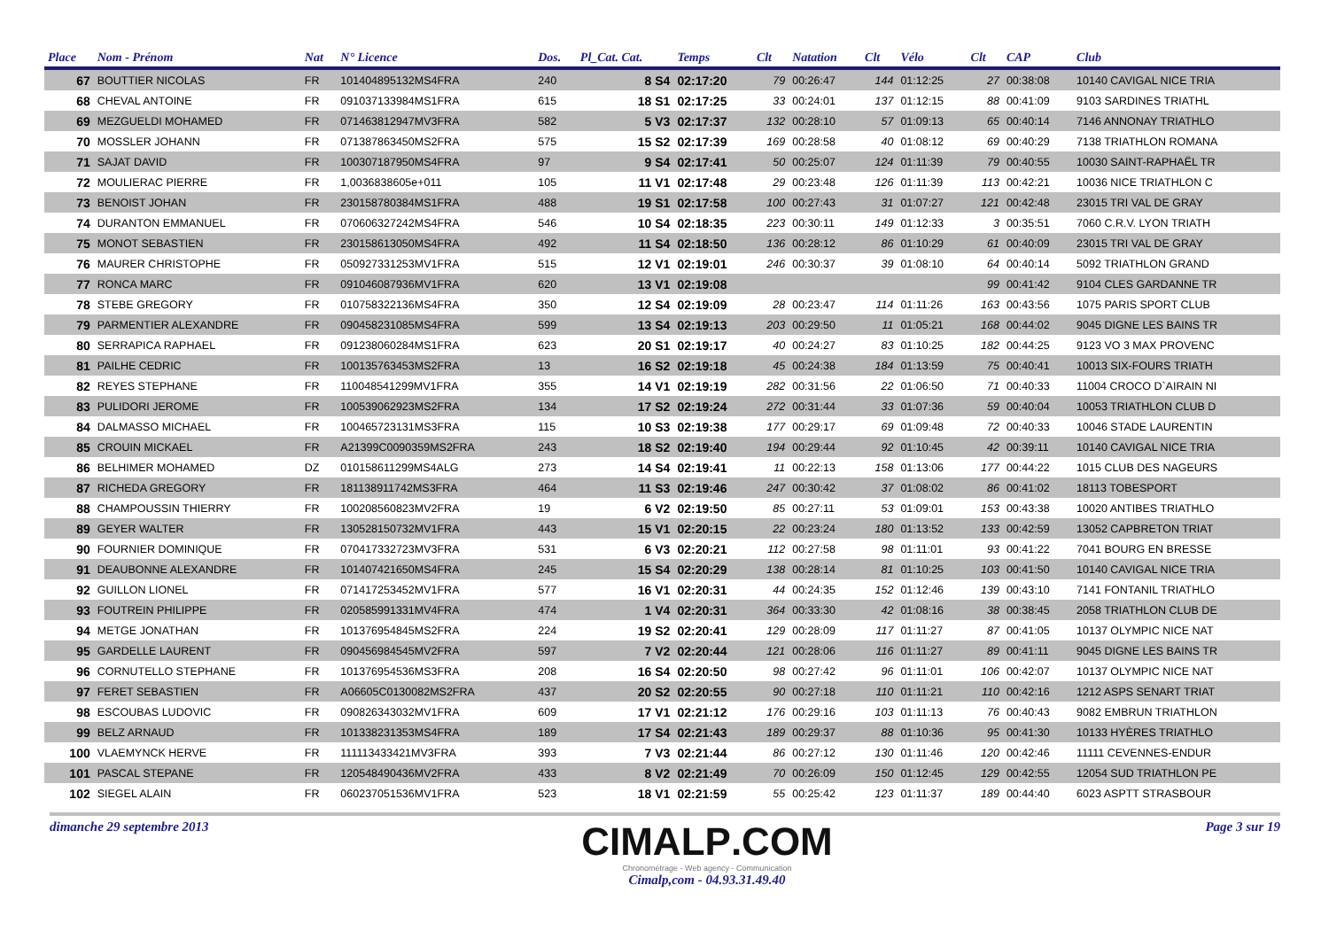| Place | Nom - Prénom | Nat | N° Licence | Dos. | Pl_Cat. Cat. | Temps | Clt | Natation | Clt | Vélo | Clt | CAP | Club |
| --- | --- | --- | --- | --- | --- | --- | --- | --- | --- | --- | --- | --- | --- |
| 67 | BOUTTIER NICOLAS | FR | 101404895132MS4FRA | 240 | 8 S4 | 02:17:20 | 79 | 00:26:47 | 144 | 01:12:25 | 27 | 00:38:08 | 10140 CAVIGAL NICE TRIA |
| 68 | CHEVAL ANTOINE | FR | 091037133984MS1FRA | 615 | 18 S1 | 02:17:25 | 33 | 00:24:01 | 137 | 01:12:15 | 88 | 00:41:09 | 9103 SARDINES TRIATHL |
| 69 | MEZGUELDI MOHAMED | FR | 071463812947MV3FRA | 582 | 5 V3 | 02:17:37 | 132 | 00:28:10 | 57 | 01:09:13 | 65 | 00:40:14 | 7146 ANNONAY TRIATHLO |
| 70 | MOSSLER JOHANN | FR | 071387863450MS2FRA | 575 | 15 S2 | 02:17:39 | 169 | 00:28:58 | 40 | 01:08:12 | 69 | 00:40:29 | 7138 TRIATHLON ROMANA |
| 71 | SAJAT DAVID | FR | 100307187950MS4FRA | 97 | 9 S4 | 02:17:41 | 50 | 00:25:07 | 124 | 01:11:39 | 79 | 00:40:55 | 10030 SAINT-RAPHAËL TR |
| 72 | MOULIERAC PIERRE | FR | 1,0036838605e+011 | 105 | 11 V1 | 02:17:48 | 29 | 00:23:48 | 126 | 01:11:39 | 113 | 00:42:21 | 10036 NICE TRIATHLON C |
| 73 | BENOIST JOHAN | FR | 230158780384MS1FRA | 488 | 19 S1 | 02:17:58 | 100 | 00:27:43 | 31 | 01:07:27 | 121 | 00:42:48 | 23015 TRI VAL DE GRAY |
| 74 | DURANTON EMMANUEL | FR | 070606327242MS4FRA | 546 | 10 S4 | 02:18:35 | 223 | 00:30:11 | 149 | 01:12:33 | 3 | 00:35:51 | 7060 C.R.V. LYON TRIATH |
| 75 | MONOT SEBASTIEN | FR | 230158613050MS4FRA | 492 | 11 S4 | 02:18:50 | 136 | 00:28:12 | 86 | 01:10:29 | 61 | 00:40:09 | 23015 TRI VAL DE GRAY |
| 76 | MAURER CHRISTOPHE | FR | 050927331253MV1FRA | 515 | 12 V1 | 02:19:01 | 246 | 00:30:37 | 39 | 01:08:10 | 64 | 00:40:14 | 5092 TRIATHLON GRAND |
| 77 | RONCA MARC | FR | 091046087936MV1FRA | 620 | 13 V1 | 02:19:08 | | | | | 99 | 00:41:42 | 9104 CLES GARDANNE TR |
| 78 | STEBE GREGORY | FR | 010758322136MS4FRA | 350 | 12 S4 | 02:19:09 | 28 | 00:23:47 | 114 | 01:11:26 | 163 | 00:43:56 | 1075 PARIS SPORT CLUB |
| 79 | PARMENTIER ALEXANDRE | FR | 090458231085MS4FRA | 599 | 13 S4 | 02:19:13 | 203 | 00:29:50 | 11 | 01:05:21 | 168 | 00:44:02 | 9045 DIGNE LES BAINS TR |
| 80 | SERRAPICA RAPHAEL | FR | 091238060284MS1FRA | 623 | 20 S1 | 02:19:17 | 40 | 00:24:27 | 83 | 01:10:25 | 182 | 00:44:25 | 9123 VO 3 MAX PROVENC |
| 81 | PAILHE CEDRIC | FR | 100135763453MS2FRA | 13 | 16 S2 | 02:19:18 | 45 | 00:24:38 | 184 | 01:13:59 | 75 | 00:40:41 | 10013 SIX-FOURS TRIATH |
| 82 | REYES STEPHANE | FR | 110048541299MV1FRA | 355 | 14 V1 | 02:19:19 | 282 | 00:31:56 | 22 | 01:06:50 | 71 | 00:40:33 | 11004 CROCO D`AIRAIN NI |
| 83 | PULIDORI JEROME | FR | 100539062923MS2FRA | 134 | 17 S2 | 02:19:24 | 272 | 00:31:44 | 33 | 01:07:36 | 59 | 00:40:04 | 10053 TRIATHLON CLUB D |
| 84 | DALMASSO MICHAEL | FR | 100465723131MS3FRA | 115 | 10 S3 | 02:19:38 | 177 | 00:29:17 | 69 | 01:09:48 | 72 | 00:40:33 | 10046 STADE LAURENTIN |
| 85 | CROUIN MICKAEL | FR | A21399C0090359MS2FRA | 243 | 18 S2 | 02:19:40 | 194 | 00:29:44 | 92 | 01:10:45 | 42 | 00:39:11 | 10140 CAVIGAL NICE TRIA |
| 86 | BELHIMER MOHAMED | DZ | 010158611299MS4ALG | 273 | 14 S4 | 02:19:41 | 11 | 00:22:13 | 158 | 01:13:06 | 177 | 00:44:22 | 1015 CLUB DES NAGEURS |
| 87 | RICHEDA GREGORY | FR | 181138911742MS3FRA | 464 | 11 S3 | 02:19:46 | 247 | 00:30:42 | 37 | 01:08:02 | 86 | 00:41:02 | 18113 TOBESPORT |
| 88 | CHAMPOUSSIN THIERRY | FR | 100208560823MV2FRA | 19 | 6 V2 | 02:19:50 | 85 | 00:27:11 | 53 | 01:09:01 | 153 | 00:43:38 | 10020 ANTIBES TRIATHLO |
| 89 | GEYER WALTER | FR | 130528150732MV1FRA | 443 | 15 V1 | 02:20:15 | 22 | 00:23:24 | 180 | 01:13:52 | 133 | 00:42:59 | 13052 CAPBRETON TRIAT |
| 90 | FOURNIER DOMINIQUE | FR | 070417332723MV3FRA | 531 | 6 V3 | 02:20:21 | 112 | 00:27:58 | 98 | 01:11:01 | 93 | 00:41:22 | 7041 BOURG EN BRESSE |
| 91 | DEAUBONNE ALEXANDRE | FR | 101407421650MS4FRA | 245 | 15 S4 | 02:20:29 | 138 | 00:28:14 | 81 | 01:10:25 | 103 | 00:41:50 | 10140 CAVIGAL NICE TRIA |
| 92 | GUILLON LIONEL | FR | 071417253452MV1FRA | 577 | 16 V1 | 02:20:31 | 44 | 00:24:35 | 152 | 01:12:46 | 139 | 00:43:10 | 7141 FONTANIL TRIATHLO |
| 93 | FOUTREIN PHILIPPE | FR | 020585991331MV4FRA | 474 | 1 V4 | 02:20:31 | 364 | 00:33:30 | 42 | 01:08:16 | 38 | 00:38:45 | 2058 TRIATHLON CLUB DE |
| 94 | METGE JONATHAN | FR | 101376954845MS2FRA | 224 | 19 S2 | 02:20:41 | 129 | 00:28:09 | 117 | 01:11:27 | 87 | 00:41:05 | 10137 OLYMPIC NICE NAT |
| 95 | GARDELLE LAURENT | FR | 090456984545MV2FRA | 597 | 7 V2 | 02:20:44 | 121 | 00:28:06 | 116 | 01:11:27 | 89 | 00:41:11 | 9045 DIGNE LES BAINS TR |
| 96 | CORNUTELLO STEPHANE | FR | 101376954536MS3FRA | 208 | 16 S4 | 02:20:50 | 98 | 00:27:42 | 96 | 01:11:01 | 106 | 00:42:07 | 10137 OLYMPIC NICE NAT |
| 97 | FERET SEBASTIEN | FR | A06605C0130082MS2FRA | 437 | 20 S2 | 02:20:55 | 90 | 00:27:18 | 110 | 01:11:21 | 110 | 00:42:16 | 1212 ASPS SENART TRIAT |
| 98 | ESCOUBAS LUDOVIC | FR | 090826343032MV1FRA | 609 | 17 V1 | 02:21:12 | 176 | 00:29:16 | 103 | 01:11:13 | 76 | 00:40:43 | 9082 EMBRUN TRIATHLON |
| 99 | BELZ ARNAUD | FR | 101338231353MS4FRA | 189 | 17 S4 | 02:21:43 | 189 | 00:29:37 | 88 | 01:10:36 | 95 | 00:41:30 | 10133 HYÈRES TRIATHLO |
| 100 | VLAEMYNCK HERVE | FR | 111113433421MV3FRA | 393 | 7 V3 | 02:21:44 | 86 | 00:27:12 | 130 | 01:11:46 | 120 | 00:42:46 | 11111 CEVENNES-ENDUR |
| 101 | PASCAL STEPANE | FR | 120548490436MV2FRA | 433 | 8 V2 | 02:21:49 | 70 | 00:26:09 | 150 | 01:12:45 | 129 | 00:42:55 | 12054 SUD TRIATHLON PE |
| 102 | SIEGEL ALAIN | FR | 060237051536MV1FRA | 523 | 18 V1 | 02:21:59 | 55 | 00:25:42 | 123 | 01:11:37 | 189 | 00:44:40 | 6023 ASPTT STRASBOUR |
dimanche 29 septembre 2013
CIMALP.COM
Chronométrage - Web agency - Communication
Cimalp,com - 04.93.31.49.40
Page 3 sur 19